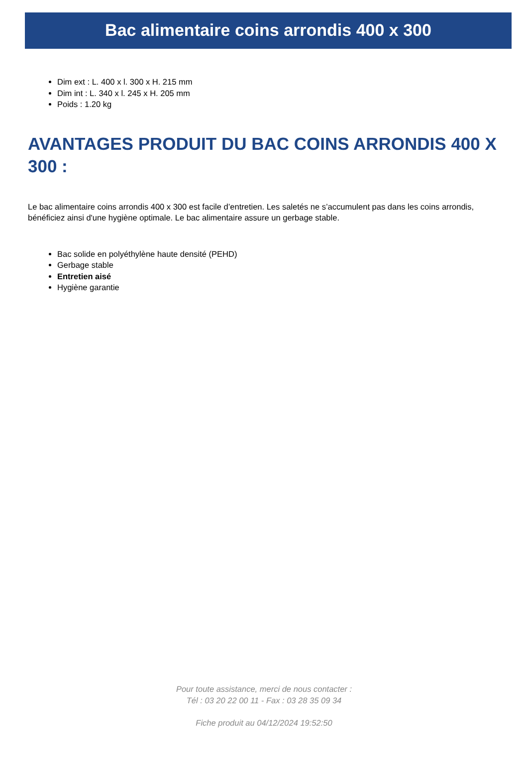Bac alimentaire coins arrondis 400 x 300
Dim ext : L. 400 x l. 300 x H. 215 mm
Dim int : L. 340 x l. 245 x H. 205 mm
Poids : 1.20 kg
AVANTAGES PRODUIT DU BAC COINS ARRONDIS 400 X 300 :
Le bac alimentaire coins arrondis 400 x 300 est facile d’entretien. Les saletés ne s’accumulent pas dans les coins arrondis, bénéficiez ainsi d'une hygiène optimale. Le bac alimentaire assure un gerbage stable.
Bac solide en polyéthylène haute densité (PEHD)
Gerbage stable
Entretien aisé
Hygiène garantie
Pour toute assistance, merci de nous contacter :
Tél : 03 20 22 00 11 - Fax : 03 28 35 09 34
Fiche produit au 04/12/2024 19:52:50